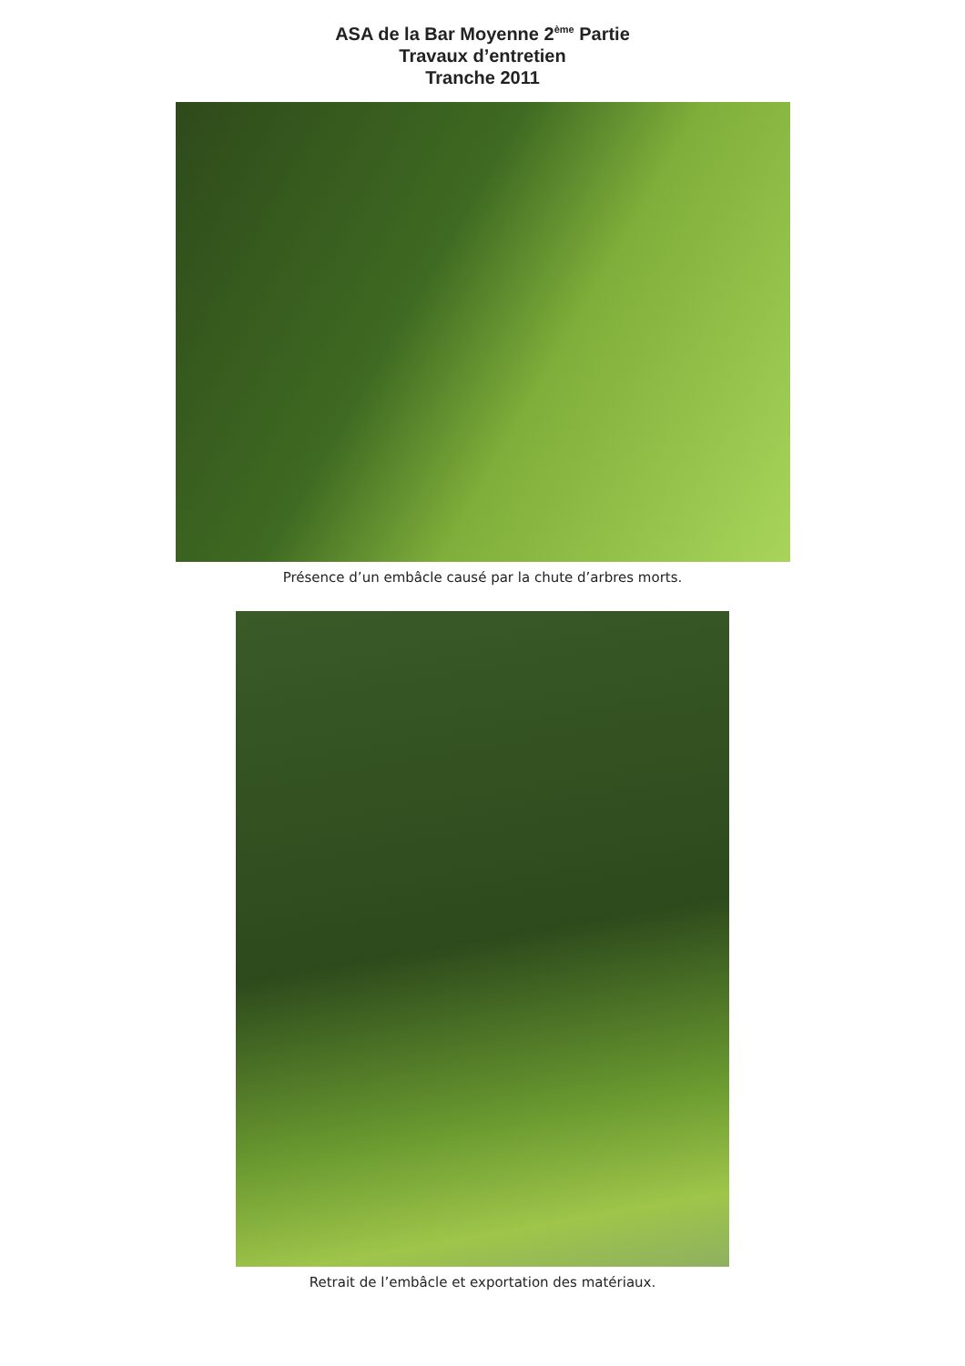ASA de la Bar Moyenne 2<sup>ème</sup> Partie
Travaux d’entretien
Tranche 2011
Présence d’un embâcle causé par la chute d’arbres morts.
Retrait de l’embâcle et exportation des matériaux.